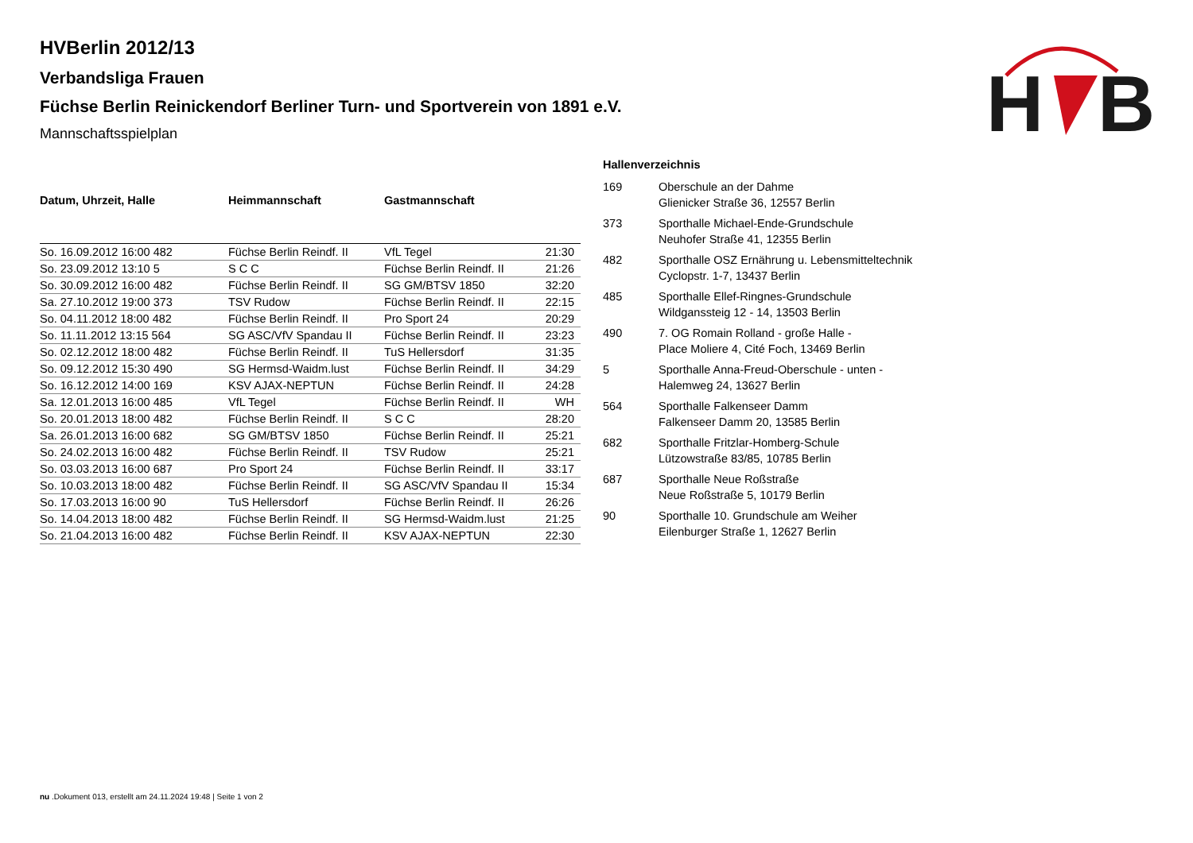H
B
HVBerlin 2012/13
Verbandsliga Frauen
Füchse Berlin Reinickendorf Berliner Turn- und Sportverein von 1891 e.V.
Mannschaftsspielplan
| Datum, Uhrzeit, Halle | Heimmannschaft | Gastmannschaft | |
| --- | --- | --- | --- |
| So. 16.09.2012 16:00 482 | Füchse Berlin Reindf. II | VfL Tegel | 21:30 |
| So. 23.09.2012 13:10 5 | S C C | Füchse Berlin Reindf. II | 21:26 |
| So. 30.09.2012 16:00 482 | Füchse Berlin Reindf. II | SG GM/BTSV 1850 | 32:20 |
| Sa. 27.10.2012 19:00 373 | TSV Rudow | Füchse Berlin Reindf. II | 22:15 |
| So. 04.11.2012 18:00 482 | Füchse Berlin Reindf. II | Pro Sport 24 | 20:29 |
| So. 11.11.2012 13:15 564 | SG ASC/VfV Spandau II | Füchse Berlin Reindf. II | 23:23 |
| So. 02.12.2012 18:00 482 | Füchse Berlin Reindf. II | TuS Hellersdorf | 31:35 |
| So. 09.12.2012 15:30 490 | SG Hermsd-Waidm.lust | Füchse Berlin Reindf. II | 34:29 |
| So. 16.12.2012 14:00 169 | KSV AJAX-NEPTUN | Füchse Berlin Reindf. II | 24:28 |
| Sa. 12.01.2013 16:00 485 | VfL Tegel | Füchse Berlin Reindf. II | WH |
| So. 20.01.2013 18:00 482 | Füchse Berlin Reindf. II | S C C | 28:20 |
| Sa. 26.01.2013 16:00 682 | SG GM/BTSV 1850 | Füchse Berlin Reindf. II | 25:21 |
| So. 24.02.2013 16:00 482 | Füchse Berlin Reindf. II | TSV Rudow | 25:21 |
| So. 03.03.2013 16:00 687 | Pro Sport 24 | Füchse Berlin Reindf. II | 33:17 |
| So. 10.03.2013 18:00 482 | Füchse Berlin Reindf. II | SG ASC/VfV Spandau II | 15:34 |
| So. 17.03.2013 16:00 90 | TuS Hellersdorf | Füchse Berlin Reindf. II | 26:26 |
| So. 14.04.2013 18:00 482 | Füchse Berlin Reindf. II | SG Hermsd-Waidm.lust | 21:25 |
| So. 21.04.2013 16:00 482 | Füchse Berlin Reindf. II | KSV AJAX-NEPTUN | 22:30 |
Hallenverzeichnis
| 169 | Oberschule an der Dahme Glienicker Straße 36, 12557 Berlin |
| 373 | Sporthalle Michael-Ende-Grundschule Neuhofer Straße 41, 12355 Berlin |
| 482 | Sporthalle OSZ Ernährung u. Lebensmitteltechnik Cyclopstr. 1-7, 13437 Berlin |
| 485 | Sporthalle Ellef-Ringnes-Grundschule Wildganssteig 12 - 14, 13503 Berlin |
| 490 | 7. OG Romain Rolland - große Halle - Place Moliere 4, Cité Foch, 13469 Berlin |
| 5 | Sporthalle Anna-Freud-Oberschule - unten - Halemweg 24, 13627 Berlin |
| 564 | Sporthalle Falkenseer Damm Falkenseer Damm 20, 13585 Berlin |
| 682 | Sporthalle Fritzlar-Homberg-Schule Lützowstraße 83/85, 10785 Berlin |
| 687 | Sporthalle Neue Roßstraße Neue Roßstraße 5, 10179 Berlin |
| 90 | Sporthalle 10. Grundschule am Weiher Eilenburger Straße 1, 12627 Berlin |
nu .Dokument 013, erstellt am 24.11.2024 19:48 | Seite 1 von 2